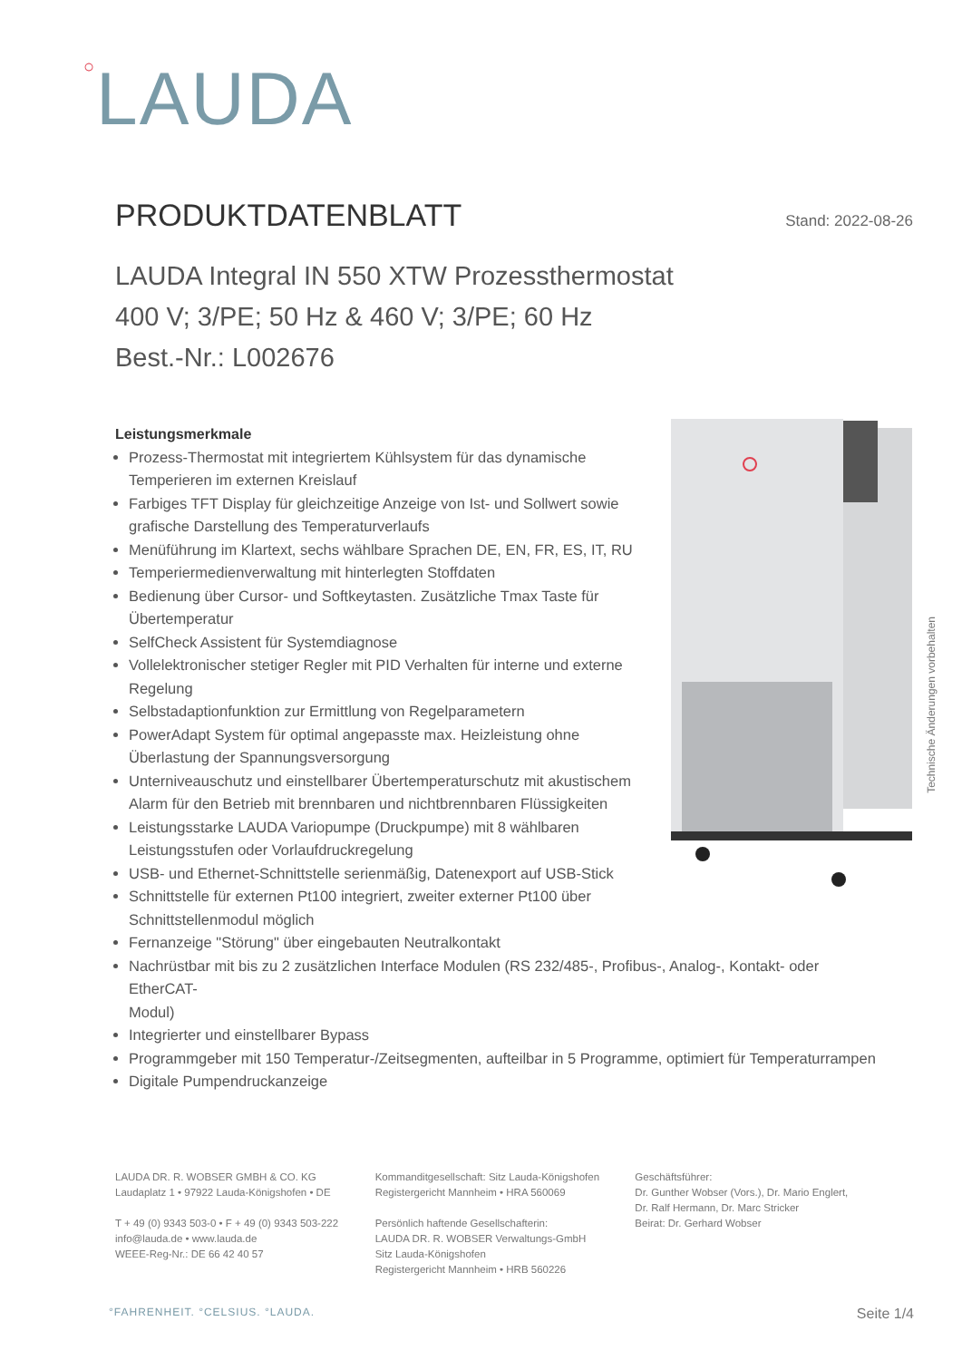○LAUDA
PRODUKTDATENBLATT
Stand: 2022-08-26
LAUDA Integral IN 550 XTW Prozessthermostat
400 V; 3/PE; 50 Hz & 460 V; 3/PE; 60 Hz
Best.-Nr.: L002676
Leistungsmerkmale
Prozess-Thermostat mit integriertem Kühlsystem für das dynamische
Temperieren im externen Kreislauf
Farbiges TFT Display für gleichzeitige Anzeige von Ist- und Sollwert sowie
grafische Darstellung des Temperaturverlaufs
Menüführung im Klartext, sechs wählbare Sprachen DE, EN, FR, ES, IT, RU
Temperiermedienverwaltung mit hinterlegten Stoffdaten
Bedienung über Cursor- und Softkeytasten. Zusätzliche Tmax Taste für
Übertemperatur
SelfCheck Assistent für Systemdiagnose
Vollelektronischer stetiger Regler mit PID Verhalten für interne und externe
Regelung
Selbstadaptionfunktion zur Ermittlung von Regelparametern
PowerAdapt System für optimal angepasste max. Heizleistung ohne
Überlastung der Spannungsversorgung
Unterniveauschutz und einstellbarer Übertemperaturschutz mit akustischem
Alarm für den Betrieb mit brennbaren und nichtbrennbaren Flüssigkeiten
Leistungsstarke LAUDA Variopumpe (Druckpumpe) mit 8 wählbaren
Leistungsstufen oder Vorlaufdruckregelung
USB- und Ethernet-Schnittstelle serienmäßig, Datenexport auf USB-Stick
Schnittstelle für externen Pt100 integriert, zweiter externer Pt100 über
Schnittstellenmodul möglich
Fernanzeige "Störung" über eingebauten Neutralkontakt
Nachrüstbar mit bis zu 2 zusätzlichen Interface Modulen (RS 232/485-, Profibus-, Analog-, Kontakt- oder EtherCAT-
Modul)
Integrierter und einstellbarer Bypass
Programmgeber mit 150 Temperatur-/Zeitsegmenten, aufteilbar in 5 Programme, optimiert für Temperaturrampen
Digitale Pumpendruckanzeige
Technische Änderungen vorbehalten
LAUDA DR. R. WOBSER GMBH & CO. KG
Laudaplatz 1 • 97922 Lauda-Königshofen • DE
T + 49 (0) 9343 503-0 • F + 49 (0) 9343 503-222
info@lauda.de • www.lauda.de
WEEE-Reg-Nr.: DE 66 42 40 57
Kommanditgesellschaft: Sitz Lauda-Königshofen
Registergericht Mannheim • HRA 560069
Persönlich haftende Gesellschafterin:
LAUDA DR. R. WOBSER Verwaltungs-GmbH
Sitz Lauda-Königshofen
Registergericht Mannheim • HRB 560226
Geschäftsführer:
Dr. Gunther Wobser (Vors.), Dr. Mario Englert,
Dr. Ralf Hermann, Dr. Marc Stricker
Beirat: Dr. Gerhard Wobser
°FAHRENHEIT. °CELSIUS. °LAUDA. Seite 1/4